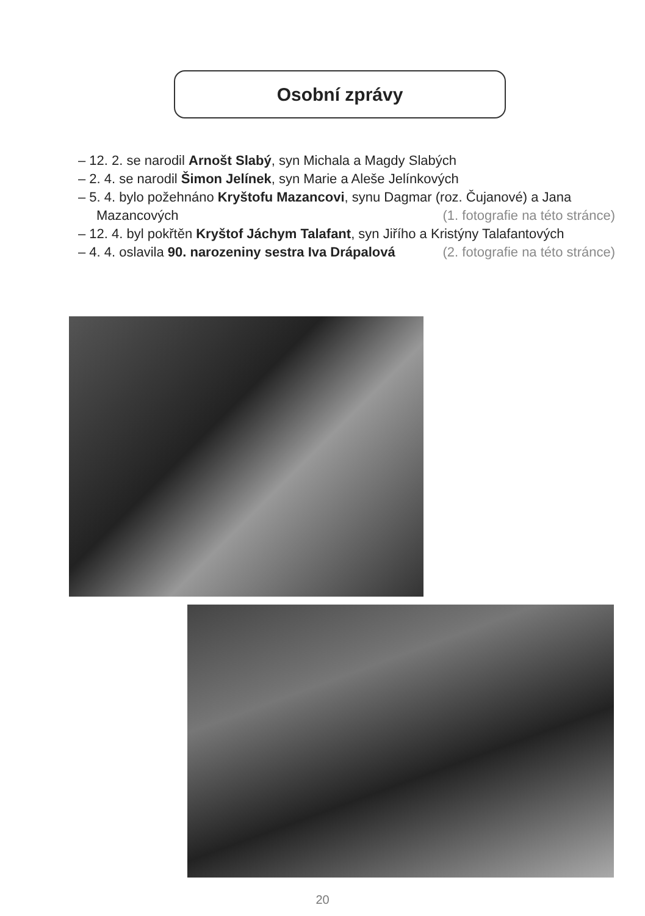Osobní zprávy
– 12. 2. se narodil Arnošt Slabý, syn Michala a Magdy Slabých
– 2. 4. se narodil Šimon Jelínek, syn Marie a Aleše Jelínkových
– 5. 4. bylo požehnáno Kryštofu Mazancovi, synu Dagmar (roz. Čujanové) a Jana Mazancových (1. fotografie na této stránce)
– 12. 4. byl pokřtěn Kryštof Jáchym Talafant, syn Jiřího a Kristýny Talafantových (2. fotografie na této stránce)
– 4. 4. oslavila 90. narozeniny sestra Iva Drápalová
20